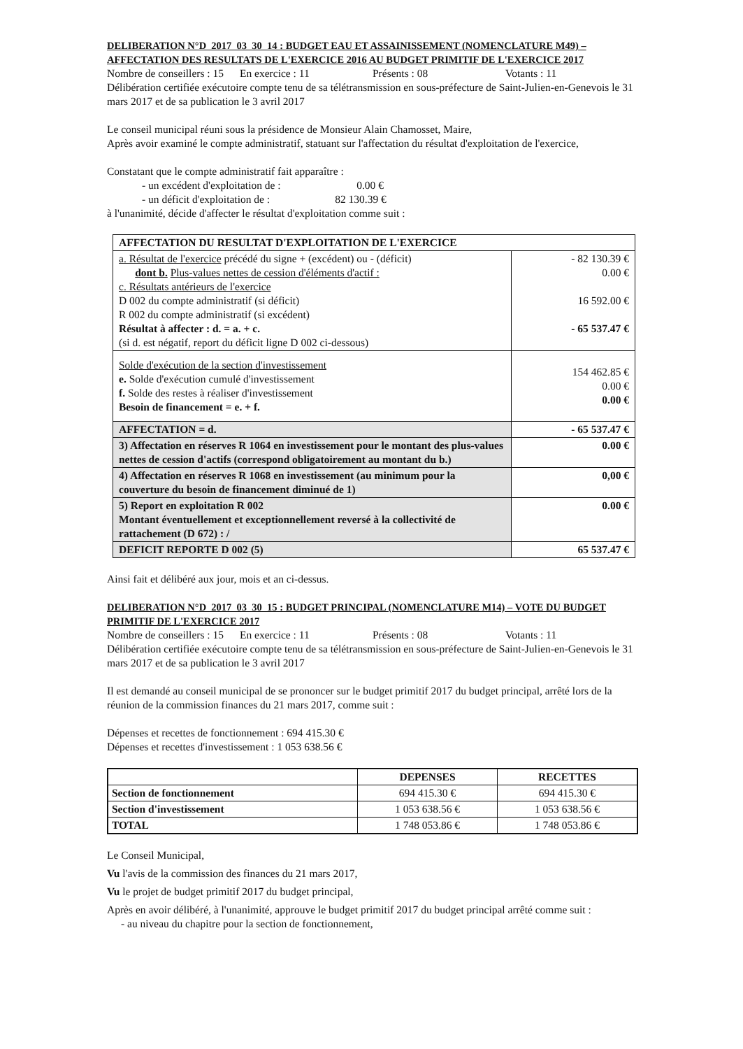DELIBERATION N°D_2017_03_30_14 : BUDGET EAU ET ASSAINISSEMENT (NOMENCLATURE M49) – AFFECTATION DES RESULTATS DE L'EXERCICE 2016 AU BUDGET PRIMITIF DE L'EXERCICE 2017
Nombre de conseillers : 15 En exercice : 11 Présents : 08 Votants : 11
Délibération certifiée exécutoire compte tenu de sa télétransmission en sous-préfecture de Saint-Julien-en-Genevois le 31 mars 2017 et de sa publication le 3 avril 2017
Le conseil municipal réuni sous la présidence de Monsieur Alain Chamosset, Maire,
Après avoir examiné le compte administratif, statuant sur l'affectation du résultat d'exploitation de l'exercice,
Constatant que le compte administratif fait apparaître :
- un excédent d'exploitation de : 0.00 €
- un déficit d'exploitation de : 82 130.39 €
à l'unanimité, décide d'affecter le résultat d'exploitation comme suit :
| AFFECTATION DU RESULTAT D'EXPLOITATION DE L'EXERCICE | |
| --- | --- |
| a. Résultat de l'exercice précédé du signe + (excédent) ou - (déficit) dont b. Plus-values nettes de cession d'éléments d'actif : c. Résultats antérieurs de l'exercice D 002 du compte administratif (si déficit) R 002 du compte administratif (si excédent) Résultat à affecter : d. = a. + c. (si d. est négatif, report du déficit ligne D 002 ci-dessous) | - 82 130.39 € 0.00 € 16 592.00 € - 65 537.47 € |
| Solde d'exécution de la section d'investissement e. Solde d'exécution cumulé d'investissement f. Solde des restes à réaliser d'investissement Besoin de financement = e. + f. | 154 462.85 € 0.00 € 0.00 € |
| AFFECTATION = d. | - 65 537.47 € |
| 3) Affectation en réserves R 1064 en investissement pour le montant des plus-values nettes de cession d'actifs (correspond obligatoirement au montant du b.) | 0.00 € |
| 4) Affectation en réserves R 1068 en investissement (au minimum pour la couverture du besoin de financement diminué de 1) | 0,00 € |
| 5) Report en exploitation R 002 Montant éventuellement et exceptionnellement reversé à la collectivité de rattachement (D 672) : / | 0.00 € |
| DEFICIT REPORTE D 002 (5) | 65 537.47 € |
Ainsi fait et délibéré aux jour, mois et an ci-dessus.
DELIBERATION N°D_2017_03_30_15 : BUDGET PRINCIPAL (NOMENCLATURE M14) – VOTE DU BUDGET PRIMITIF DE L'EXERCICE 2017
Nombre de conseillers : 15 En exercice : 11 Présents : 08 Votants : 11
Délibération certifiée exécutoire compte tenu de sa télétransmission en sous-préfecture de Saint-Julien-en-Genevois le 31 mars 2017 et de sa publication le 3 avril 2017
Il est demandé au conseil municipal de se prononcer sur le budget primitif 2017 du budget principal, arrêté lors de la réunion de la commission finances du 21 mars 2017, comme suit :
Dépenses et recettes de fonctionnement : 694 415.30 €
Dépenses et recettes d'investissement : 1 053 638.56 €
| | DEPENSES | RECETTES |
| --- | --- | --- |
| Section de fonctionnement | 694 415.30 € | 694 415.30 € |
| Section d'investissement | 1 053 638.56 € | 1 053 638.56 € |
| TOTAL | 1 748 053.86 € | 1 748 053.86 € |
Le Conseil Municipal,
Vu l'avis de la commission des finances du 21 mars 2017,
Vu le projet de budget primitif 2017 du budget principal,
Après en avoir délibéré, à l'unanimité, approuve le budget primitif 2017 du budget principal arrêté comme suit :
- au niveau du chapitre pour la section de fonctionnement,